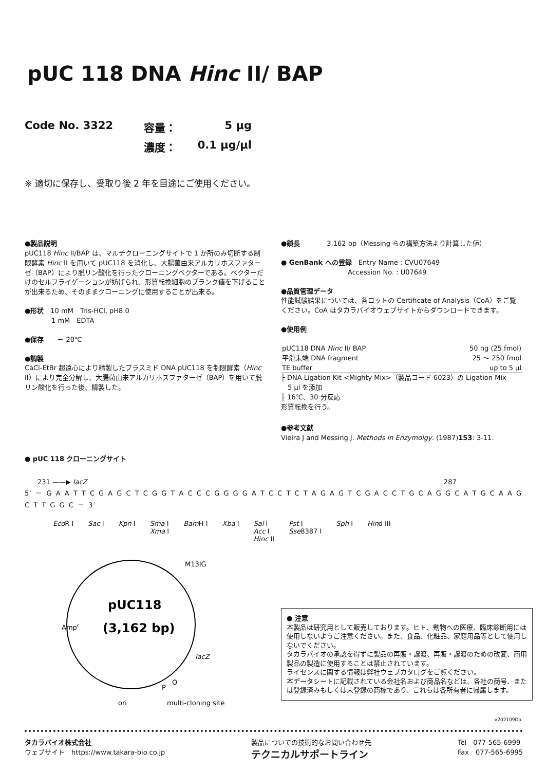pUC 118 DNA Hinc II/ BAP
Code No. 3322
容量：
5 μg
濃度：
0.1 μg/μl
※ 適切に保存し、受取り後 2 年を目途にご使用ください。
●製品説明
pUC118 Hinc II/BAP は、マルチクローニングサイトで 1 か所のみ切断する制限酵素 Hinc II を用いて pUC118 を消化し、大腸菌由来アルカリホスファターゼ（BAP）により脱リン酸化を行ったクローニングベクターである。ベクターだけのセルフライゲーションが妨げられ、形質転換細胞のブランク値を下げることが出来るため、そのままクローニングに使用することが出来る。
●形状　10 mM　Tris-HCl, pH8.0
　　　　1 mM　EDTA
●保存　　－ 20℃
●調製
CaCl-EtBr 超遠心により精製したプラスミド DNA pUC118 を制限酵素（Hinc II）により完全分解し、大腸菌由来アルカリホスファターゼ（BAP）を用いて脱リン酸化を行った後、精製した。
●鎖長　　　　3,162 bp（Messing らの構築方法より計算した値）
● GenBank への登録　Entry Name : CVU07649
　　　　　　　　　　Accession No. : U07649
●品質管理データ
性能試験結果については、各ロットの Certificate of Analysis（CoA）をご覧ください。CoA はタカラバイオウェブサイトからダウンロードできます。
●使用例
| pUC118 DNA Hinc II/ BAP | 50 ng (25 fmol) |
| 平滑末端 DNA fragment | 25 ～ 250 fmol |
| TE buffer | up to 5 μl |
├ DNA Ligation Kit <Mighty Mix>（製品コード 6023）の Ligation Mix
　5 μl を添加
├ 16℃、30 分反応
形質転換を行う。
●参考文献
Vieira J and Messing J. Methods in Enzymolgy. (1987)153: 3-11.
● pUC 118 クローニングサイト
231 ——▶ lacZ 287
5′ － G A A T T C G A G C T C G G T A C C C G G G G A T C C T C T A G A G T C G A C C T G C A G G C A T G C A A G C T T G G C － 3′
Eco R I Sac I Kpn I Sma I
Xma I Bam H I Xba I Sal I
Acc I
Hinc II Pst I
Sse8387 I Sph I Hind III
Ampr
pUC118
(3,162 bp)
M13IG
lacZ
P
O
ori
multi-cloning site
● 注意
本製品は研究用として販売しております。ヒト、動物への医療、臨床診断用には使用しないようご注意ください。また、食品、化粧品、家庭用品等として使用しないでください。
タカラバイオの承認を得ずに製品の再販・譲渡、再販・譲渡のための改変、商用製品の製造に使用することは禁止されています。
ライセンスに関する情報は弊社ウェブカタログをご覧ください。
本データシートに記載されている会社名および商品名などは、各社の商号、または登録済みもしくは未登録の商標であり、これらは各所有者に帰属します。
v202109Da
タカラバイオ株式会社
ウェブサイト　https://www.takara-bio.co.jp
製品についての技術的なお問い合わせ先
テクニカルサポートライン
Tel　077-565-6999
Fax　077-565-6995